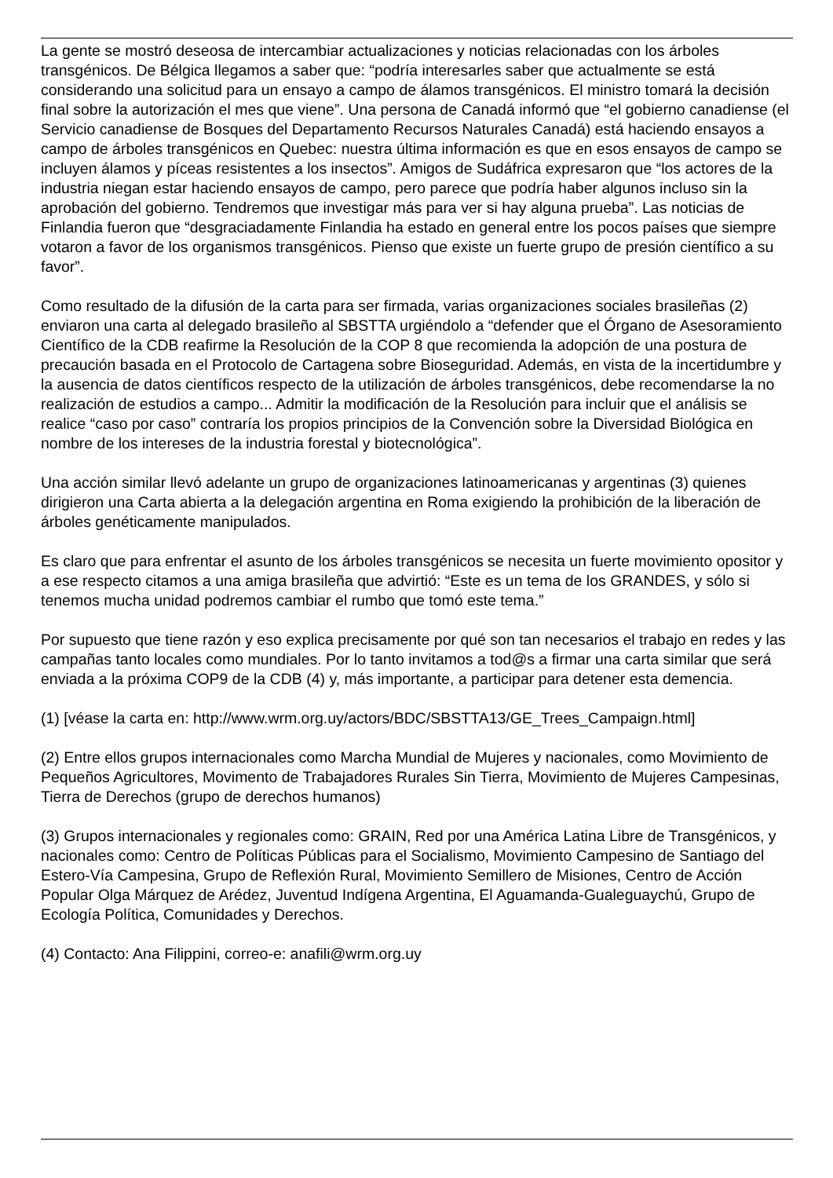La gente se mostró deseosa de intercambiar actualizaciones y noticias relacionadas con los árboles transgénicos. De Bélgica llegamos a saber que: “podría interesarles saber que actualmente se está considerando una solicitud para un ensayo a campo de álamos transgénicos. El ministro tomará la decisión final sobre la autorización el mes que viene”. Una persona de Canadá informó que “el gobierno canadiense (el Servicio canadiense de Bosques del Departamento Recursos Naturales Canadá) está haciendo ensayos a campo de árboles transgénicos en Quebec: nuestra última información es que en esos ensayos de campo se incluyen álamos y píceas resistentes a los insectos”. Amigos de Sudáfrica expresaron que “los actores de la industria niegan estar haciendo ensayos de campo, pero parece que podría haber algunos incluso sin la aprobación del gobierno. Tendremos que investigar más para ver si hay alguna prueba”. Las noticias de Finlandia fueron que “desgraciadamente Finlandia ha estado en general entre los pocos países que siempre votaron a favor de los organismos transgénicos. Pienso que existe un fuerte grupo de presión científico a su favor”.
Como resultado de la difusión de la carta para ser firmada, varias organizaciones sociales brasileñas (2) enviaron una carta al delegado brasileño al SBSTTA urgiéndolo a “defender que el Órgano de Asesoramiento Científico de la CDB reafirme la Resolución de la COP 8 que recomienda la adopción de una postura de precaución basada en el Protocolo de Cartagena sobre Bioseguridad. Además, en vista de la incertidumbre y la ausencia de datos científicos respecto de la utilización de árboles transgénicos, debe recomendarse la no realización de estudios a campo... Admitir la modificación de la Resolución para incluir que el análisis se realice “caso por caso” contraría los propios principios de la Convención sobre la Diversidad Biológica en nombre de los intereses de la industria forestal y biotecnológica”.
Una acción similar llevó adelante un grupo de organizaciones latinoamericanas y argentinas (3) quienes dirigieron una Carta abierta a la delegación argentina en Roma exigiendo la prohibición de la liberación de árboles genéticamente manipulados.
Es claro que para enfrentar el asunto de los árboles transgénicos se necesita un fuerte movimiento opositor y a ese respecto citamos a una amiga brasileña que advirtió: “Este es un tema de los GRANDES, y sólo si tenemos mucha unidad podremos cambiar el rumbo que tomó este tema.”
Por supuesto que tiene razón y eso explica precisamente por qué son tan necesarios el trabajo en redes y las campañas tanto locales como mundiales. Por lo tanto invitamos a tod@s a firmar una carta similar que será enviada a la próxima COP9 de la CDB (4) y, más importante, a participar para detener esta demencia.
(1) [véase la carta en: http://www.wrm.org.uy/actors/BDC/SBSTTA13/GE_Trees_Campaign.html]
(2) Entre ellos grupos internacionales como Marcha Mundial de Mujeres y nacionales, como Movimiento de Pequeños Agricultores, Movimento de Trabajadores Rurales Sin Tierra, Movimiento de Mujeres Campesinas, Tierra de Derechos (grupo de derechos humanos)
(3) Grupos internacionales y regionales como: GRAIN, Red por una América Latina Libre de Transgénicos, y nacionales como: Centro de Políticas Públicas para el Socialismo, Movimiento Campesino de Santiago del Estero-Vía Campesina, Grupo de Reflexión Rural, Movimiento Semillero de Misiones, Centro de Acción Popular Olga Márquez de Arédez, Juventud Indígena Argentina, El Aguamanda-Gualeguaychú, Grupo de Ecología Política, Comunidades y Derechos.
(4) Contacto: Ana Filippini, correo-e: anafili@wrm.org.uy